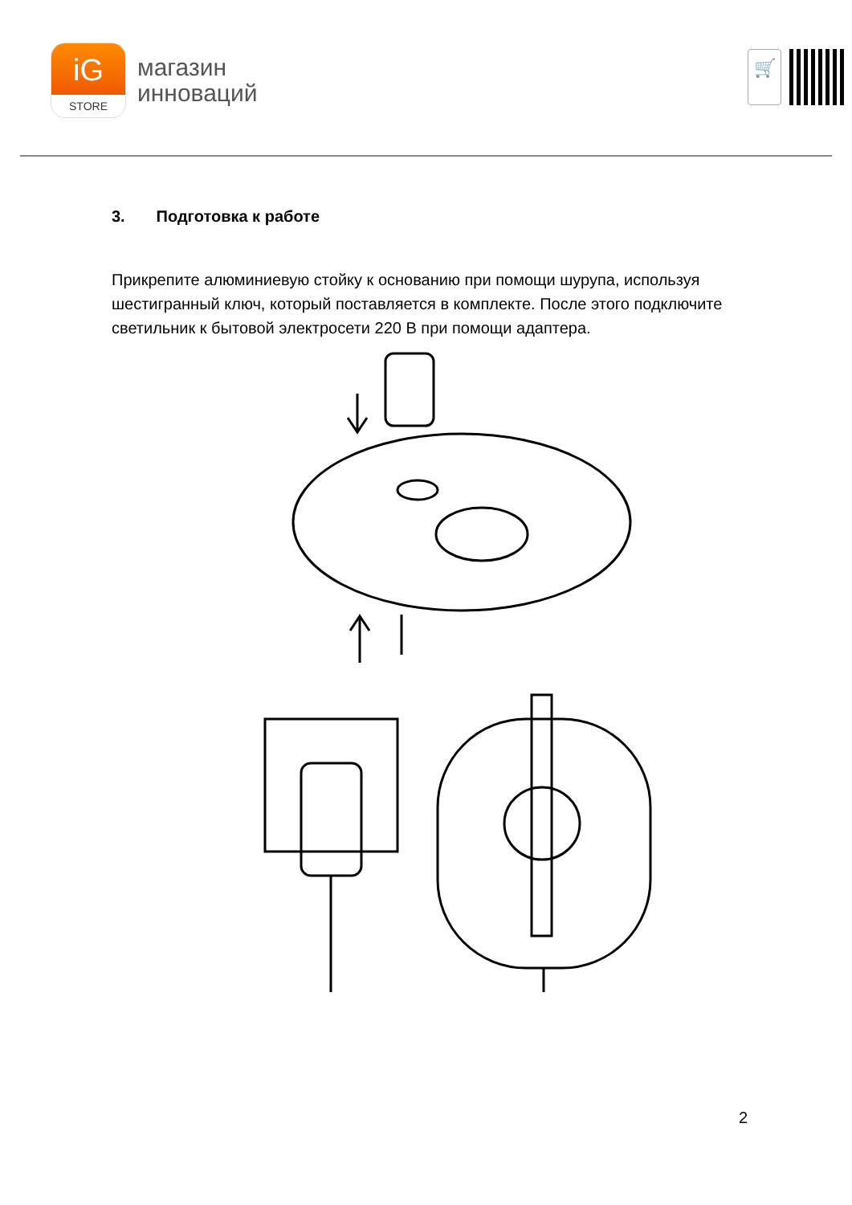iG
STORE
магазин
инноваций
🛒
3. Подготовка к работе
Прикрепите алюминиевую стойку к основанию при помощи шурупа, используя шестигранный ключ, который поставляется в комплекте. После этого подключите светильник к бытовой электросети 220 В при помощи адаптера.
2